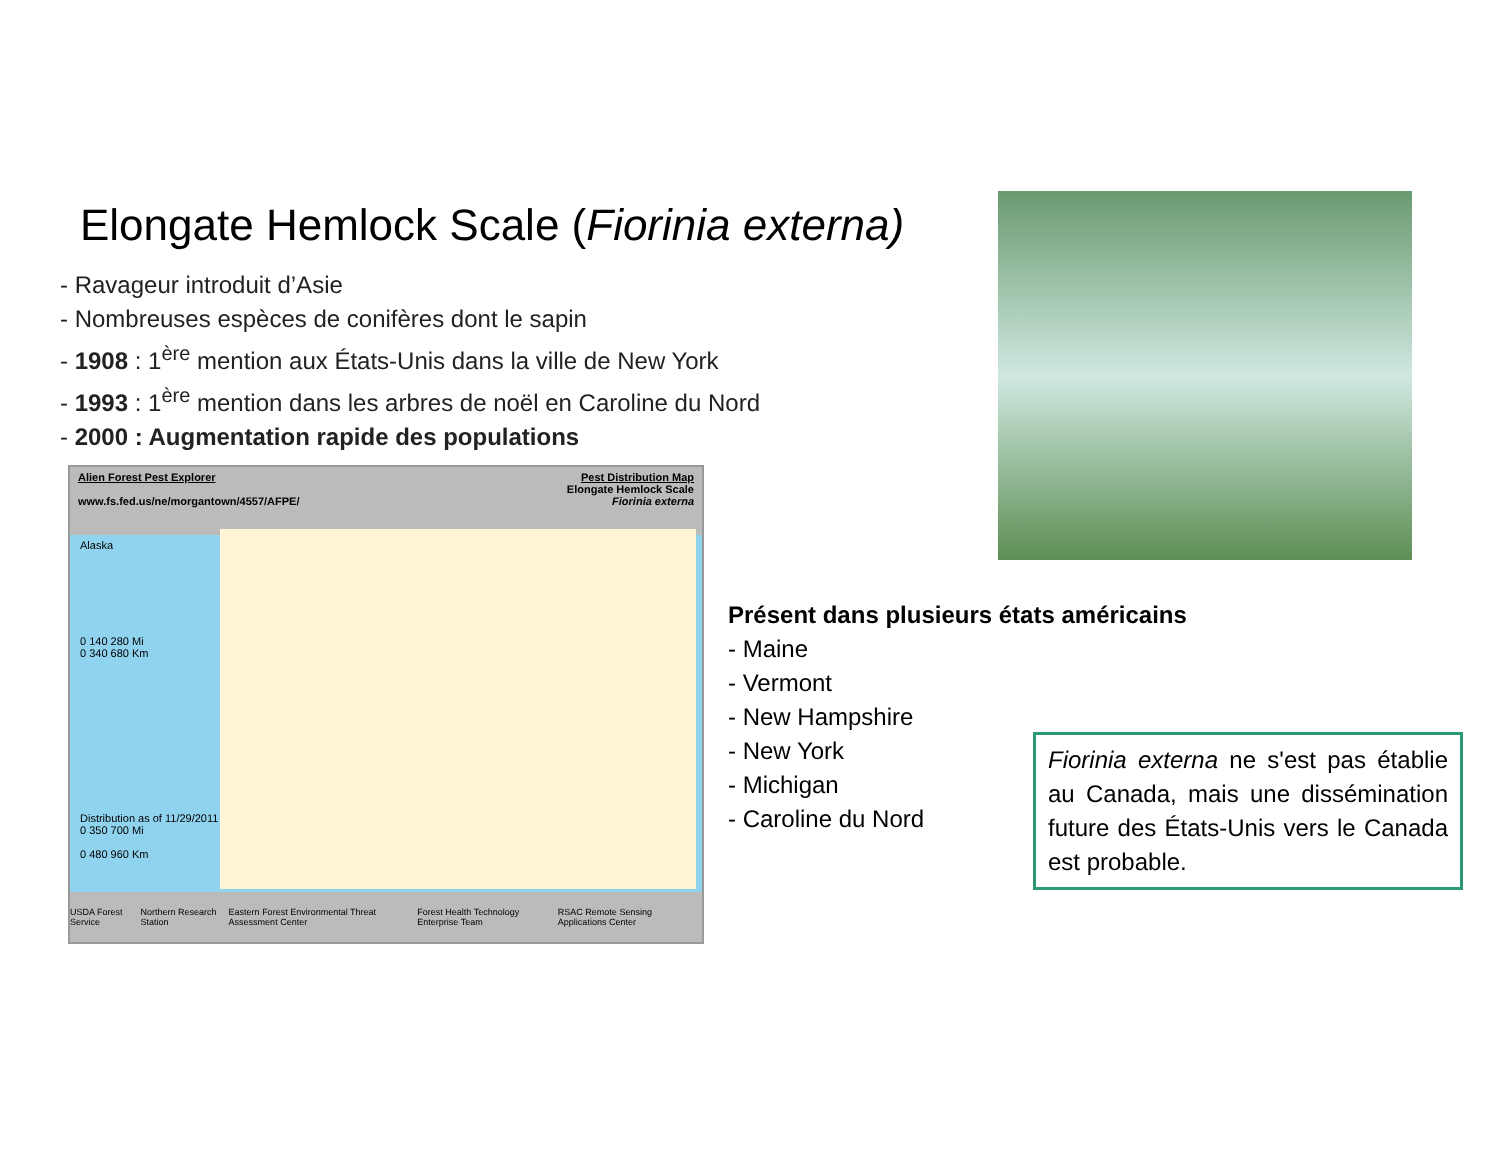Elongate Hemlock Scale (Fiorinia externa)
- Ravageur introduit d’Asie
- Nombreuses espèces de conifères dont le sapin
- 1908 : 1<sup>ère</sup> mention aux États-Unis dans la ville de New York
- 1993 : 1<sup>ère</sup> mention dans les arbres de noël en Caroline du Nord
- 2000 : Augmentation rapide des populations
Alien Forest Pest Explorer
www.fs.fed.us/ne/morgantown/4557/AFPE/
Pest Distribution Map
Elongate Hemlock Scale
Fiorinia externa
Alaska
0 140 280 Mi
0 340 680 Km
Distribution as of 11/29/2011
0 350 700 Mi
0 480 960 Km
USDA Forest Service Northern Research Station Eastern Forest Environmental Threat Assessment Center Forest Health Technology Enterprise Team RSAC Remote Sensing Applications Center
Présent dans plusieurs états américains
- Maine
- Vermont
- New Hampshire
- New York
- Michigan
- Caroline du Nord
Fiorinia externa ne s'est pas établie au Canada, mais une dissémination future des États-Unis vers le Canada est probable.